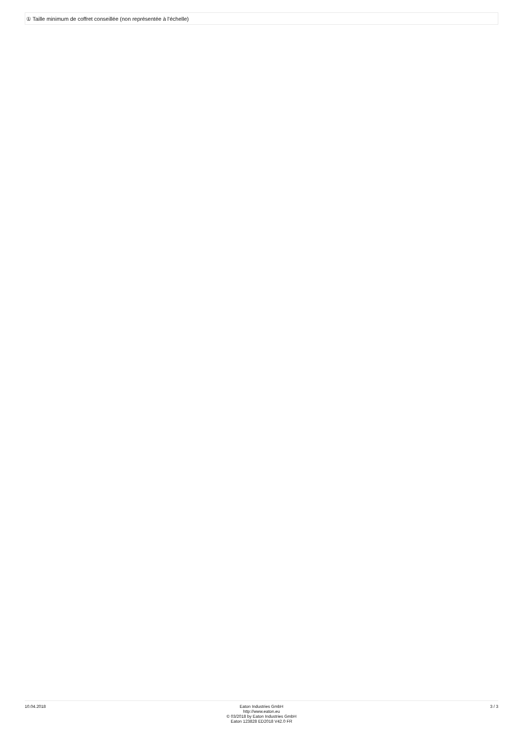① Taille minimum de coffret conseillée (non représentée à l'échelle)
10.04.2018 Eaton Industries GmbH
http://www.eaton.eu
© 03/2018 by Eaton Industries GmbH
Eaton 123828 ED2018 V42.0 FR
3 / 3